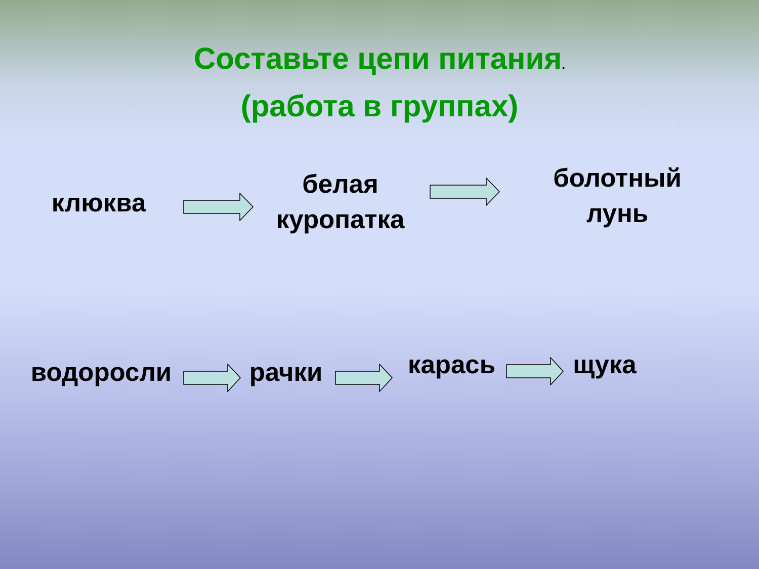Составьте цепи питания.
(работа в группах)
клюква
белая
куропатка
болотный
лунь
водоросли рачки карась щука